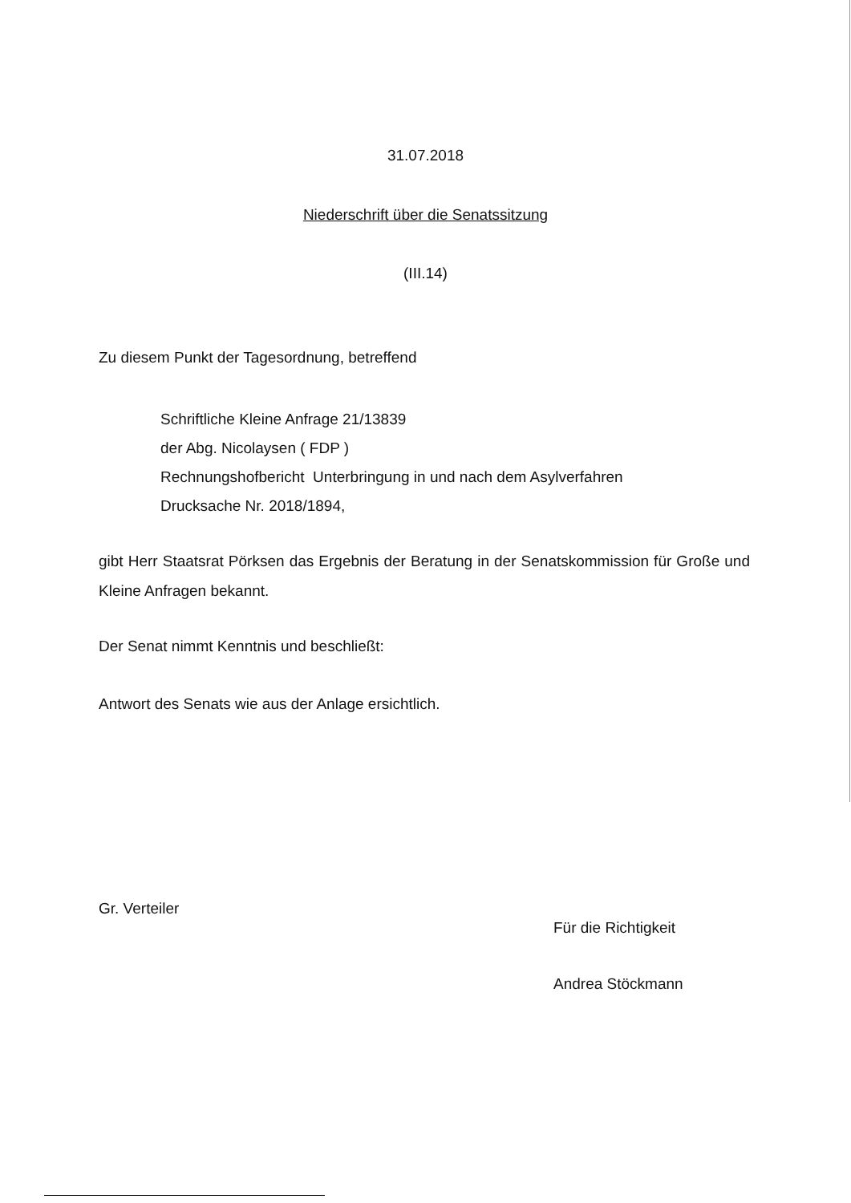31.07.2018
Niederschrift über die Senatssitzung
(III.14)
Zu diesem Punkt der Tagesordnung, betreffend
Schriftliche Kleine Anfrage 21/13839
der Abg. Nicolaysen ( FDP )
Rechnungshofbericht Unterbringung in und nach dem Asylverfahren
Drucksache Nr. 2018/1894,
gibt Herr Staatsrat Pörksen das Ergebnis der Beratung in der Senatskommission für Große und Kleine Anfragen bekannt.
Der Senat nimmt Kenntnis und beschließt:
Antwort des Senats wie aus der Anlage ersichtlich.
Gr. Verteiler
Für die Richtigkeit
Andrea Stöckmann